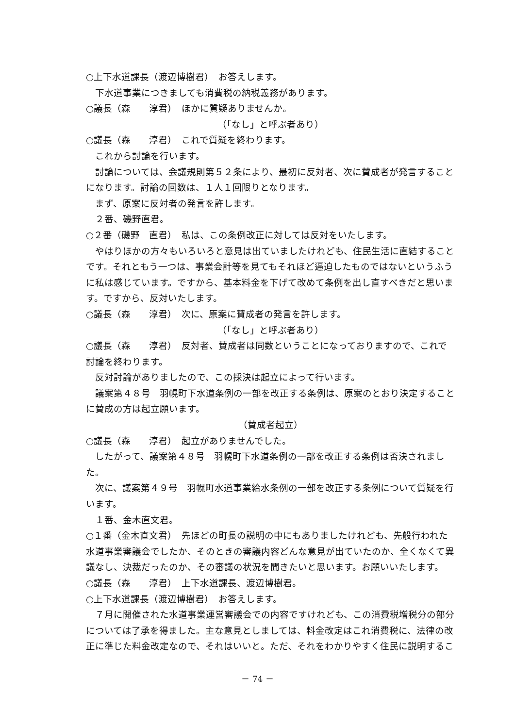○上下水道課長（渡辺博樹君）　お答えします。
下水道事業につきましても消費税の納税義務があります。
○議長（森　　淳君）　ほかに質疑ありませんか。
（「なし」と呼ぶ者あり）
○議長（森　　淳君）　これで質疑を終わります。
これから討論を行います。
討論については、会議規則第５２条により、最初に反対者、次に賛成者が発言することになります。討論の回数は、１人１回限りとなります。
まず、原案に反対者の発言を許します。
２番、磯野直君。
○２番（磯野　直君）　私は、この条例改正に対しては反対をいたします。
やはりほかの方々もいろいろと意見は出ていましたけれども、住民生活に直結することです。それともう一つは、事業会計等を見てもそれほど逼迫したものではないというふうに私は感じています。ですから、基本料金を下げて改めて条例を出し直すべきだと思います。ですから、反対いたします。
○議長（森　　淳君）　次に、原案に賛成者の発言を許します。
（「なし」と呼ぶ者あり）
○議長（森　　淳君）　反対者、賛成者は同数ということになっておりますので、これで討論を終わります。
反対討論がありましたので、この採決は起立によって行います。
議案第４８号　羽幌町下水道条例の一部を改正する条例は、原案のとおり決定することに賛成の方は起立願います。
（賛成者起立）
○議長（森　　淳君）　起立がありませんでした。
したがって、議案第４８号　羽幌町下水道条例の一部を改正する条例は否決されました。
次に、議案第４９号　羽幌町水道事業給水条例の一部を改正する条例について質疑を行います。
１番、金木直文君。
○１番（金木直文君）　先ほどの町長の説明の中にもありましたけれども、先般行われた水道事業審議会でしたか、そのときの審議内容どんな意見が出ていたのか、全くなくて異議なし、決裁だったのか、その審議の状況を聞きたいと思います。お願いいたします。
○議長（森　　淳君）　上下水道課長、渡辺博樹君。
○上下水道課長（渡辺博樹君）　お答えします。
７月に開催された水道事業運営審議会での内容ですけれども、この消費税増税分の部分については了承を得ました。主な意見としましては、料金改定はこれ消費税に、法律の改正に準じた料金改定なので、それはいいと。ただ、それをわかりやすく住民に説明するこ
－ 74 －